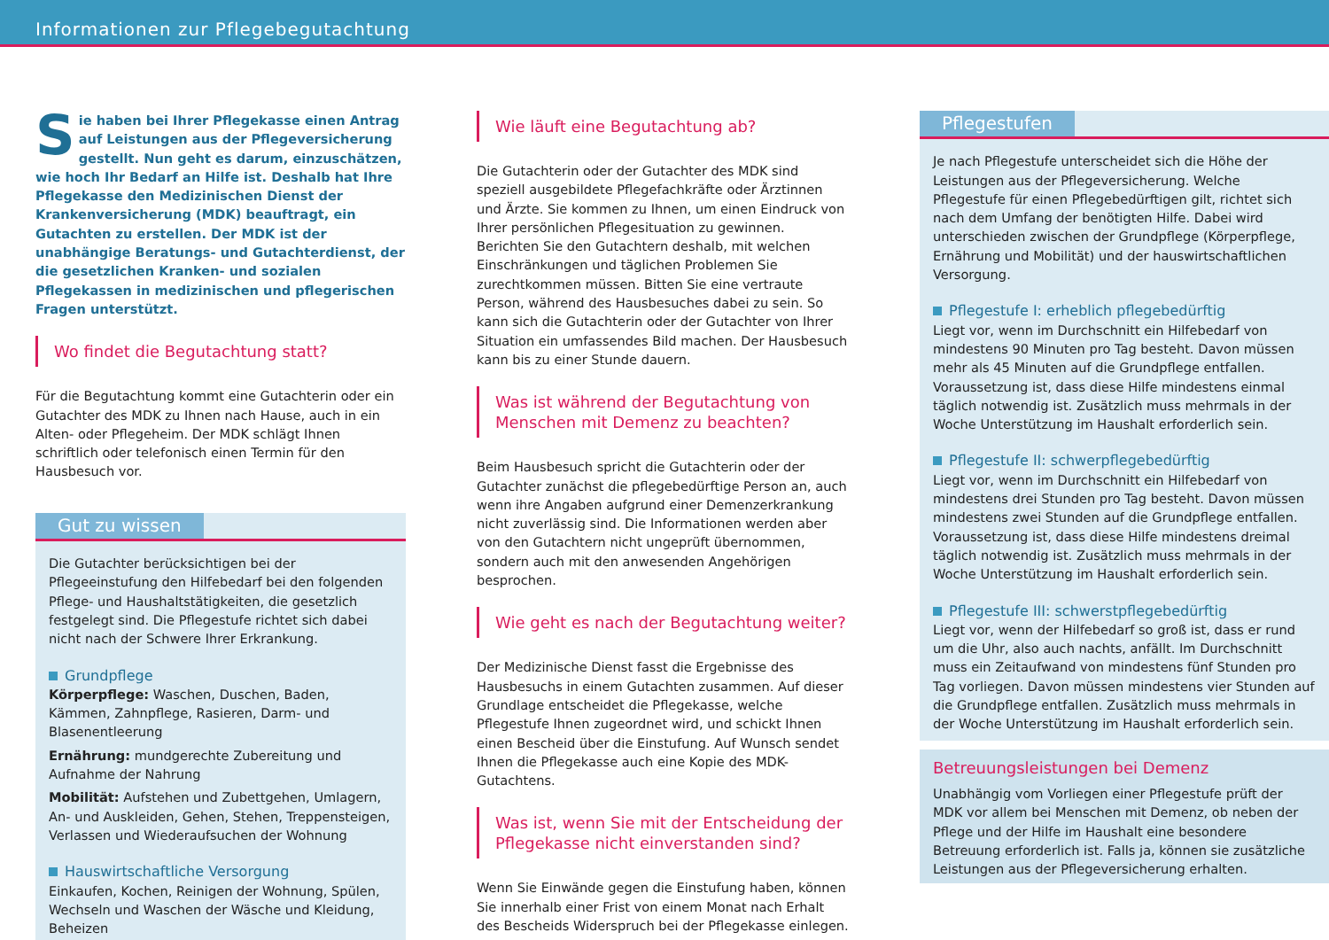Informationen zur Pflegebegutachtung
Sie haben bei Ihrer Pflegekasse einen Antrag auf Leistungen aus der Pflegeversicherung gestellt. Nun geht es darum, einzuschätzen, wie hoch Ihr Bedarf an Hilfe ist. Deshalb hat Ihre Pflegekasse den Medizinischen Dienst der Krankenversicherung (MDK) beauftragt, ein Gutachten zu erstellen. Der MDK ist der unabhängige Beratungs- und Gutachterdienst, der die gesetzlichen Kranken- und sozialen Pflegekassen in medizinischen und pflegerischen Fragen unterstützt.
Wo findet die Begutachtung statt?
Für die Begutachtung kommt eine Gutachterin oder ein Gutachter des MDK zu Ihnen nach Hause, auch in ein Alten- oder Pflegeheim. Der MDK schlägt Ihnen schriftlich oder telefonisch einen Termin für den Hausbesuch vor.
Gut zu wissen
Die Gutachter berücksichtigen bei der Pflegeeinstufung den Hilfebedarf bei den folgenden Pflege- und Haushaltstätigkeiten, die gesetzlich festgelegt sind. Die Pflegestufe richtet sich dabei nicht nach der Schwere Ihrer Erkrankung.
Grundpflege
Körperpflege: Waschen, Duschen, Baden, Kämmen, Zahnpflege, Rasieren, Darm- und Blasenentleerung
Ernährung: mundgerechte Zubereitung und Aufnahme der Nahrung
Mobilität: Aufstehen und Zubettgehen, Umlagern, An- und Auskleiden, Gehen, Stehen, Treppensteigen, Verlassen und Wiederaufsuchen der Wohnung
Hauswirtschaftliche Versorgung
Einkaufen, Kochen, Reinigen der Wohnung, Spülen, Wechseln und Waschen der Wäsche und Kleidung, Beheizen
Wie läuft eine Begutachtung ab?
Die Gutachterin oder der Gutachter des MDK sind speziell ausgebildete Pflegefachkräfte oder Ärztinnen und Ärzte. Sie kommen zu Ihnen, um einen Eindruck von Ihrer persönlichen Pflegesituation zu gewinnen. Berichten Sie den Gutachtern deshalb, mit welchen Einschränkungen und täglichen Problemen Sie zurechtkommen müssen. Bitten Sie eine vertraute Person, während des Hausbesuches dabei zu sein. So kann sich die Gutachterin oder der Gutachter von Ihrer Situation ein umfassendes Bild machen. Der Hausbesuch kann bis zu einer Stunde dauern.
Was ist während der Begutachtung von Menschen mit Demenz zu beachten?
Beim Hausbesuch spricht die Gutachterin oder der Gutachter zunächst die pflegebedürftige Person an, auch wenn ihre Angaben aufgrund einer Demenzerkrankung nicht zuverlässig sind. Die Informationen werden aber von den Gutachtern nicht ungeprüft übernommen, sondern auch mit den anwesenden Angehörigen besprochen.
Wie geht es nach der Begutachtung weiter?
Der Medizinische Dienst fasst die Ergebnisse des Hausbesuchs in einem Gutachten zusammen. Auf dieser Grundlage entscheidet die Pflegekasse, welche Pflegestufe Ihnen zugeordnet wird, und schickt Ihnen einen Bescheid über die Einstufung. Auf Wunsch sendet Ihnen die Pflegekasse auch eine Kopie des MDK-Gutachtens.
Was ist, wenn Sie mit der Entscheidung der Pflegekasse nicht einverstanden sind?
Wenn Sie Einwände gegen die Einstufung haben, können Sie innerhalb einer Frist von einem Monat nach Erhalt des Bescheids Widerspruch bei der Pflegekasse einlegen.
Pflegestufen
Je nach Pflegestufe unterscheidet sich die Höhe der Leistungen aus der Pflegeversicherung. Welche Pflegestufe für einen Pflegebedürftigen gilt, richtet sich nach dem Umfang der benötigten Hilfe. Dabei wird unterschieden zwischen der Grundpflege (Körperpflege, Ernährung und Mobilität) und der hauswirtschaftlichen Versorgung.
Pflegestufe I: erheblich pflegebedürftig
Liegt vor, wenn im Durchschnitt ein Hilfebedarf von mindestens 90 Minuten pro Tag besteht. Davon müssen mehr als 45 Minuten auf die Grundpflege entfallen. Voraussetzung ist, dass diese Hilfe mindestens einmal täglich notwendig ist. Zusätzlich muss mehrmals in der Woche Unterstützung im Haushalt erforderlich sein.
Pflegestufe II: schwerpflegebedürftig
Liegt vor, wenn im Durchschnitt ein Hilfebedarf von mindestens drei Stunden pro Tag besteht. Davon müssen mindestens zwei Stunden auf die Grundpflege entfallen. Voraussetzung ist, dass diese Hilfe mindestens dreimal täglich notwendig ist. Zusätzlich muss mehrmals in der Woche Unterstützung im Haushalt erforderlich sein.
Pflegestufe III: schwerstpflegebedürftig
Liegt vor, wenn der Hilfebedarf so groß ist, dass er rund um die Uhr, also auch nachts, anfällt. Im Durchschnitt muss ein Zeitaufwand von mindestens fünf Stunden pro Tag vorliegen. Davon müssen mindestens vier Stunden auf die Grundpflege entfallen. Zusätzlich muss mehrmals in der Woche Unterstützung im Haushalt erforderlich sein.
Betreuungsleistungen bei Demenz
Unabhängig vom Vorliegen einer Pflegestufe prüft der MDK vor allem bei Menschen mit Demenz, ob neben der Pflege und der Hilfe im Haushalt eine besondere Betreuung erforderlich ist. Falls ja, können sie zusätzliche Leistungen aus der Pflegeversicherung erhalten.